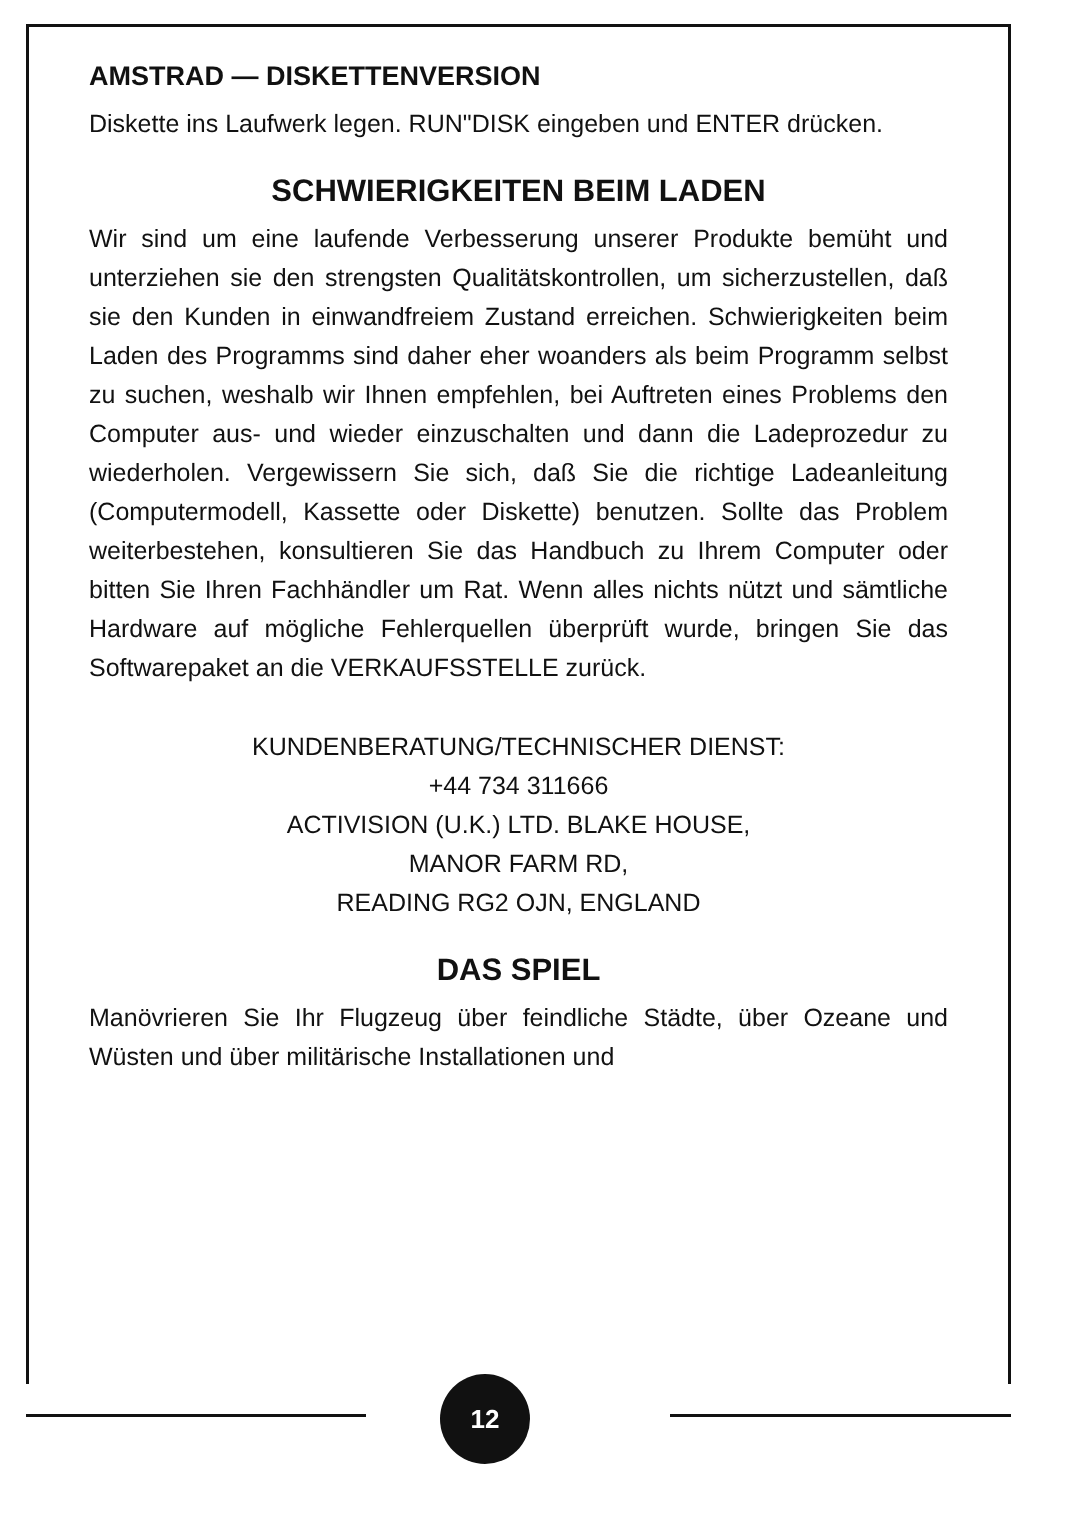AMSTRAD — DISKETTENVERSION
Diskette ins Laufwerk legen. RUN"DISK eingeben und ENTER drücken.
SCHWIERIGKEITEN BEIM LADEN
Wir sind um eine laufende Verbesserung unserer Produkte bemüht und unterziehen sie den strengsten Qualitätskontrollen, um sicherzustellen, daß sie den Kunden in einwandfreiem Zustand erreichen. Schwierigkeiten beim Laden des Programms sind daher eher woanders als beim Programm selbst zu suchen, weshalb wir Ihnen empfehlen, bei Auftreten eines Problems den Computer aus- und wieder einzuschalten und dann die Ladeprozedur zu wiederholen. Vergewissern Sie sich, daß Sie die richtige Ladeanleitung (Computermodell, Kassette oder Diskette) benutzen. Sollte das Problem weiterbestehen, konsultieren Sie das Handbuch zu Ihrem Computer oder bitten Sie Ihren Fachhändler um Rat. Wenn alles nichts nützt und sämtliche Hardware auf mögliche Fehlerquellen überprüft wurde, bringen Sie das Softwarepaket an die VERKAUFSSTELLE zurück.
KUNDENBERATUNG/TECHNISCHER DIENST:
+44 734 311666
ACTIVISION (U.K.) LTD. BLAKE HOUSE,
MANOR FARM RD,
READING RG2 OJN, ENGLAND
DAS SPIEL
Manövrieren Sie Ihr Flugzeug über feindliche Städte, über Ozeane und Wüsten und über militärische Installationen und
12